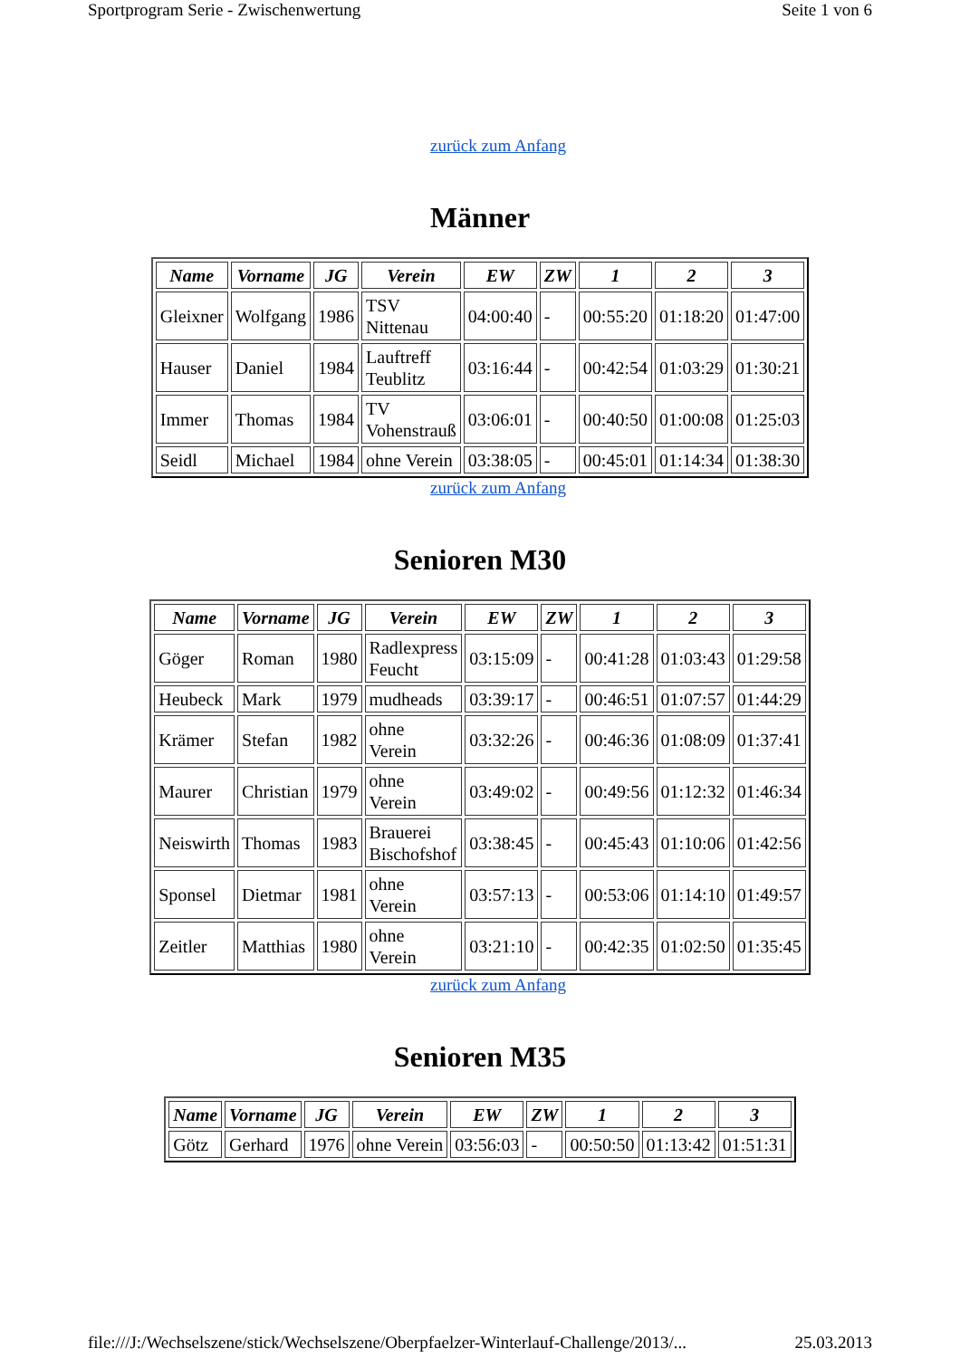Sportprogram Serie - Zwischenwertung Seite 1 von 6
zurück zum Anfang
Männer
| Name | Vorname | JG | Verein | EW | ZW | 1 | 2 | 3 |
| --- | --- | --- | --- | --- | --- | --- | --- | --- |
| Gleixner | Wolfgang | 1986 | TSV Nittenau | 04:00:40 | - | 00:55:20 | 01:18:20 | 01:47:00 |
| Hauser | Daniel | 1984 | Lauftreff Teublitz | 03:16:44 | - | 00:42:54 | 01:03:29 | 01:30:21 |
| Immer | Thomas | 1984 | TV Vohenstrauß | 03:06:01 | - | 00:40:50 | 01:00:08 | 01:25:03 |
| Seidl | Michael | 1984 | ohne Verein | 03:38:05 | - | 00:45:01 | 01:14:34 | 01:38:30 |
zurück zum Anfang
Senioren M30
| Name | Vorname | JG | Verein | EW | ZW | 1 | 2 | 3 |
| --- | --- | --- | --- | --- | --- | --- | --- | --- |
| Göger | Roman | 1980 | Radlexpress Feucht | 03:15:09 | - | 00:41:28 | 01:03:43 | 01:29:58 |
| Heubeck | Mark | 1979 | mudheads | 03:39:17 | - | 00:46:51 | 01:07:57 | 01:44:29 |
| Krämer | Stefan | 1982 | ohne Verein | 03:32:26 | - | 00:46:36 | 01:08:09 | 01:37:41 |
| Maurer | Christian | 1979 | ohne Verein | 03:49:02 | - | 00:49:56 | 01:12:32 | 01:46:34 |
| Neiswirth | Thomas | 1983 | Brauerei Bischofshof | 03:38:45 | - | 00:45:43 | 01:10:06 | 01:42:56 |
| Sponsel | Dietmar | 1981 | ohne Verein | 03:57:13 | - | 00:53:06 | 01:14:10 | 01:49:57 |
| Zeitler | Matthias | 1980 | ohne Verein | 03:21:10 | - | 00:42:35 | 01:02:50 | 01:35:45 |
zurück zum Anfang
Senioren M35
| Name | Vorname | JG | Verein | EW | ZW | 1 | 2 | 3 |
| --- | --- | --- | --- | --- | --- | --- | --- | --- |
| Götz | Gerhard | 1976 | ohne Verein | 03:56:03 | - | 00:50:50 | 01:13:42 | 01:51:31 |
file:///J:/Wechselszene/stick/Wechselszene/Oberpfaelzer-Winterlauf-Challenge/2013/... 25.03.2013